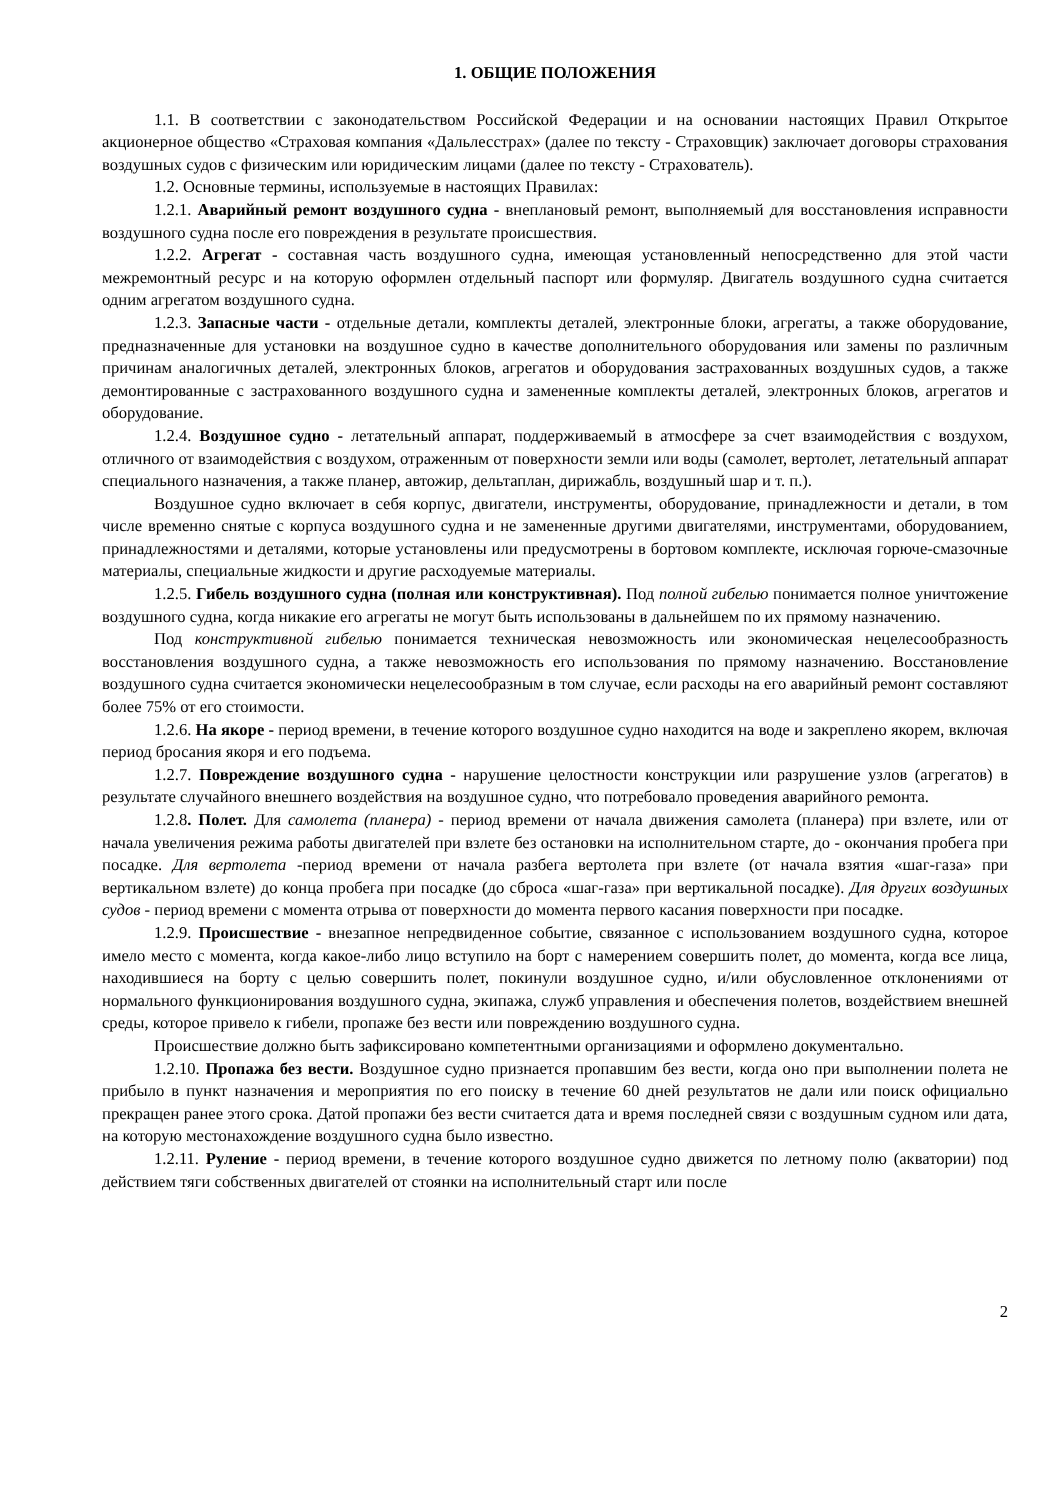1. ОБЩИЕ ПОЛОЖЕНИЯ
1.1. В соответствии с законодательством Российской Федерации и на основании настоящих Правил Открытое акционерное общество «Страховая компания «Дальлесстрах» (далее по тексту - Страховщик) заключает договоры страхования воздушных судов с физическим или юридическим лицами (далее по тексту - Страхователь).
1.2. Основные термины, используемые в настоящих Правилах:
1.2.1. Аварийный ремонт воздушного судна - внеплановый ремонт, выполняемый для восстановления исправности воздушного судна после его повреждения в результате происшествия.
1.2.2. Агрегат - составная часть воздушного судна, имеющая установленный непосредственно для этой части межремонтный ресурс и на которую оформлен отдельный паспорт или формуляр. Двигатель воздушного судна считается одним агрегатом воздушного судна.
1.2.3. Запасные части - отдельные детали, комплекты деталей, электронные блоки, агрегаты, а также оборудование, предназначенные для установки на воздушное судно в качестве дополнительного оборудования или замены по различным причинам аналогичных деталей, электронных блоков, агрегатов и оборудования застрахованных воздушных судов, а также демонтированные с застрахованного воздушного судна и замененные комплекты деталей, электронных блоков, агрегатов и оборудование.
1.2.4. Воздушное судно - летательный аппарат, поддерживаемый в атмосфере за счет взаимодействия с воздухом, отличного от взаимодействия с воздухом, отраженным от поверхности земли или воды (самолет, вертолет, летательный аппарат специального назначения, а также планер, автожир, дельтаплан, дирижабль, воздушный шар и т. п.).
Воздушное судно включает в себя корпус, двигатели, инструменты, оборудование, принадлежности и детали, в том числе временно снятые с корпуса воздушного судна и не замененные другими двигателями, инструментами, оборудованием, принадлежностями и деталями, которые установлены или предусмотрены в бортовом комплекте, исключая горюче-смазочные материалы, специальные жидкости и другие расходуемые материалы.
1.2.5. Гибель воздушного судна (полная или конструктивная). Под полной гибелью понимается полное уничтожение воздушного судна, когда никакие его агрегаты не могут быть использованы в дальнейшем по их прямому назначению.
Под конструктивной гибелью понимается техническая невозможность или экономическая нецелесообразность восстановления воздушного судна, а также невозможность его использования по прямому назначению. Восстановление воздушного судна считается экономически нецелесообразным в том случае, если расходы на его аварийный ремонт составляют более 75% от его стоимости.
1.2.6. На якоре - период времени, в течение которого воздушное судно находится на воде и закреплено якорем, включая период бросания якоря и его подъема.
1.2.7. Повреждение воздушного судна - нарушение целостности конструкции или разрушение узлов (агрегатов) в результате случайного внешнего воздействия на воздушное судно, что потребовало проведения аварийного ремонта.
1.2.8. Полет. Для самолета (планера) - период времени от начала движения самолета (планера) при взлете, или от начала увеличения режима работы двигателей при взлете без остановки на исполнительном старте, до - окончания пробега при посадке. Для вертолета -период времени от начала разбега вертолета при взлете (от начала взятия «шаг-газа» при вертикальном взлете) до конца пробега при посадке (до сброса «шаг-газа» при вертикальной посадке). Для других воздушных судов - период времени с момента отрыва от поверхности до момента первого касания поверхности при посадке.
1.2.9. Происшествие - внезапное непредвиденное событие, связанное с использованием воздушного судна, которое имело место с момента, когда какое-либо лицо вступило на борт с намерением совершить полет, до момента, когда все лица, находившиеся на борту с целью совершить полет, покинули воздушное судно, и/или обусловленное отклонениями от нормального функционирования воздушного судна, экипажа, служб управления и обеспечения полетов, воздействием внешней среды, которое привело к гибели, пропаже без вести или повреждению воздушного судна.
Происшествие должно быть зафиксировано компетентными организациями и оформлено документально.
1.2.10. Пропажа без вести. Воздушное судно признается пропавшим без вести, когда оно при выполнении полета не прибыло в пункт назначения и мероприятия по его поиску в течение 60 дней результатов не дали или поиск официально прекращен ранее этого срока. Датой пропажи без вести считается дата и время последней связи с воздушным судном или дата, на которую местонахождение воздушного судна было известно.
1.2.11. Руление - период времени, в течение которого воздушное судно движется по летному полю (акватории) под действием тяги собственных двигателей от стоянки на исполнительный старт или после
2